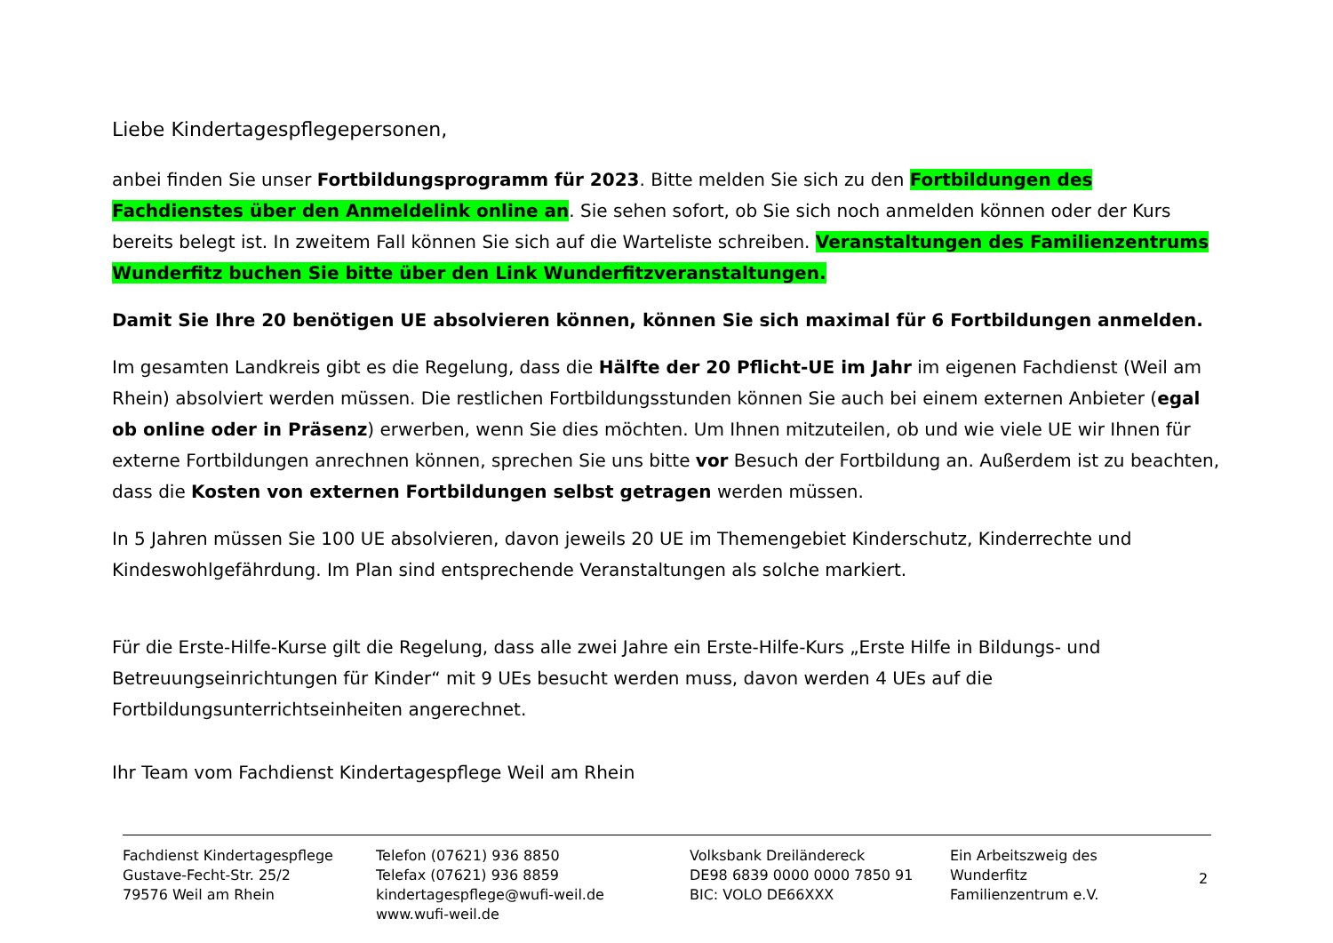Liebe Kindertagespflegepersonen,
anbei finden Sie unser Fortbildungsprogramm für 2023. Bitte melden Sie sich zu den Fortbildungen des Fachdienstes über den Anmeldelink online an. Sie sehen sofort, ob Sie sich noch anmelden können oder der Kurs bereits belegt ist. In zweitem Fall können Sie sich auf die Warteliste schreiben. Veranstaltungen des Familienzentrums Wunderfitz buchen Sie bitte über den Link Wunderfitzveranstaltungen.
Damit Sie Ihre 20 benötigen UE absolvieren können, können Sie sich maximal für 6 Fortbildungen anmelden.
Im gesamten Landkreis gibt es die Regelung, dass die Hälfte der 20 Pflicht-UE im Jahr im eigenen Fachdienst (Weil am Rhein) absolviert werden müssen. Die restlichen Fortbildungsstunden können Sie auch bei einem externen Anbieter (egal ob online oder in Präsenz) erwerben, wenn Sie dies möchten. Um Ihnen mitzuteilen, ob und wie viele UE wir Ihnen für externe Fortbildungen anrechnen können, sprechen Sie uns bitte vor Besuch der Fortbildung an. Außerdem ist zu beachten, dass die Kosten von externen Fortbildungen selbst getragen werden müssen.
In 5 Jahren müssen Sie 100 UE absolvieren, davon jeweils 20 UE im Themengebiet Kinderschutz, Kinderrechte und Kindeswohlgefährdung. Im Plan sind entsprechende Veranstaltungen als solche markiert.
Für die Erste-Hilfe-Kurse gilt die Regelung, dass alle zwei Jahre ein Erste-Hilfe-Kurs „Erste Hilfe in Bildungs- und Betreuungseinrichtungen für Kinder“ mit 9 UEs besucht werden muss, davon werden 4 UEs auf die Fortbildungsunterrichtseinheiten angerechnet.
Ihr Team vom Fachdienst Kindertagespflege Weil am Rhein
Fachdienst Kindertagespflege
Gustave-Fecht-Str. 25/2
79576 Weil am Rhein
Telefon (07621) 936 8850
Telefax (07621) 936 8859
kindertagespflege@wufi-weil.de
www.wufi-weil.de
Volksbank Dreiländereck
DE98 6839 0000 0000 7850 91
BIC: VOLO DE66XXX
Ein Arbeitszweig des
Wunderfitz
Familienzentrum e.V.
2